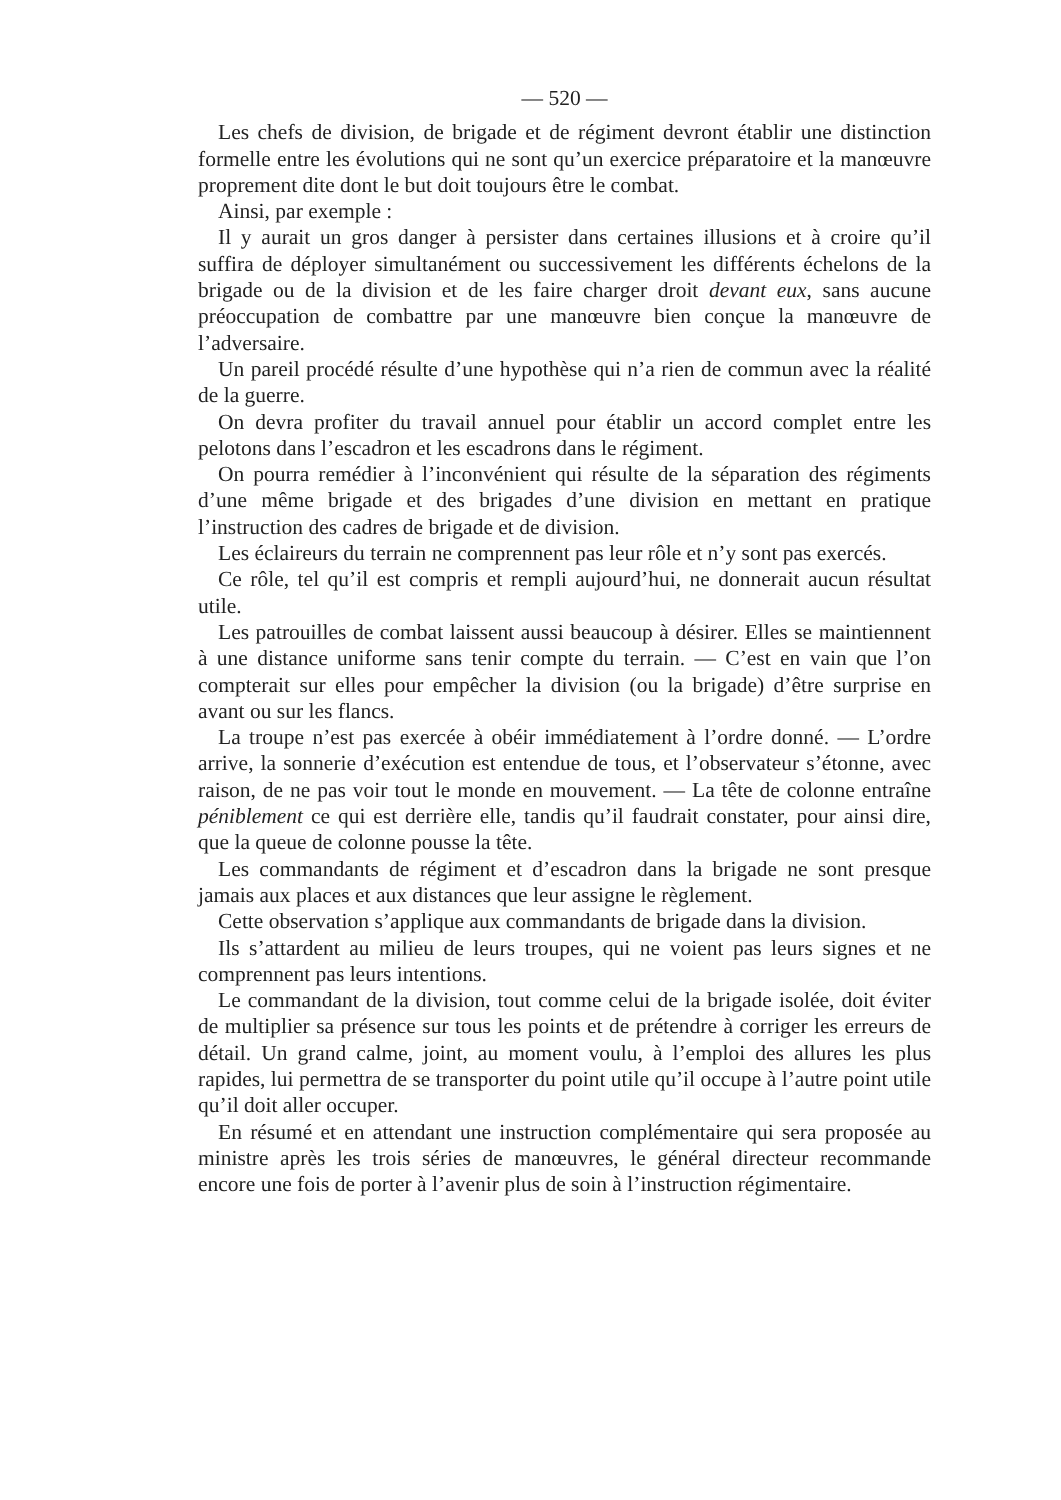— 520 —
Les chefs de division, de brigade et de régiment devront établir une distinction formelle entre les évolutions qui ne sont qu’un exercice préparatoire et la manœuvre proprement dite dont le but doit toujours être le combat.
Ainsi, par exemple :
Il y aurait un gros danger à persister dans certaines illusions et à croire qu’il suffira de déployer simultanément ou successivement les différents échelons de la brigade ou de la division et de les faire charger droit devant eux, sans aucune préoccupation de combattre par une manœuvre bien conçue la manœuvre de l’adversaire.
Un pareil procédé résulte d’une hypothèse qui n’a rien de commun avec la réalité de la guerre.
On devra profiter du travail annuel pour établir un accord complet entre les pelotons dans l’escadron et les escadrons dans le régiment.
On pourra remédier à l’inconvénient qui résulte de la séparation des régiments d’une même brigade et des brigades d’une division en mettant en pratique l’instruction des cadres de brigade et de division.
Les éclaireurs du terrain ne comprennent pas leur rôle et n’y sont pas exercés.
Ce rôle, tel qu’il est compris et rempli aujourd’hui, ne donnerait aucun résultat utile.
Les patrouilles de combat laissent aussi beaucoup à désirer. Elles se maintiennent à une distance uniforme sans tenir compte du terrain. — C’est en vain que l’on compterait sur elles pour empêcher la division (ou la brigade) d’être surprise en avant ou sur les flancs.
La troupe n’est pas exercée à obéir immédiatement à l’ordre donné. — L’ordre arrive, la sonnerie d’exécution est entendue de tous, et l’observateur s’étonne, avec raison, de ne pas voir tout le monde en mouvement. — La tête de colonne entraîne péniblement ce qui est derrière elle, tandis qu’il faudrait constater, pour ainsi dire, que la queue de colonne pousse la tête.
Les commandants de régiment et d’escadron dans la brigade ne sont presque jamais aux places et aux distances que leur assigne le règlement.
Cette observation s’applique aux commandants de brigade dans la division.
Ils s’attardent au milieu de leurs troupes, qui ne voient pas leurs signes et ne comprennent pas leurs intentions.
Le commandant de la division, tout comme celui de la brigade isolée, doit éviter de multiplier sa présence sur tous les points et de prétendre à corriger les erreurs de détail. Un grand calme, joint, au moment voulu, à l’emploi des allures les plus rapides, lui permettra de se transporter du point utile qu’il occupe à l’autre point utile qu’il doit aller occuper.
En résumé et en attendant une instruction complémentaire qui sera proposée au ministre après les trois séries de manœuvres, le général directeur recommande encore une fois de porter à l’avenir plus de soin à l’instruction régimentaire.